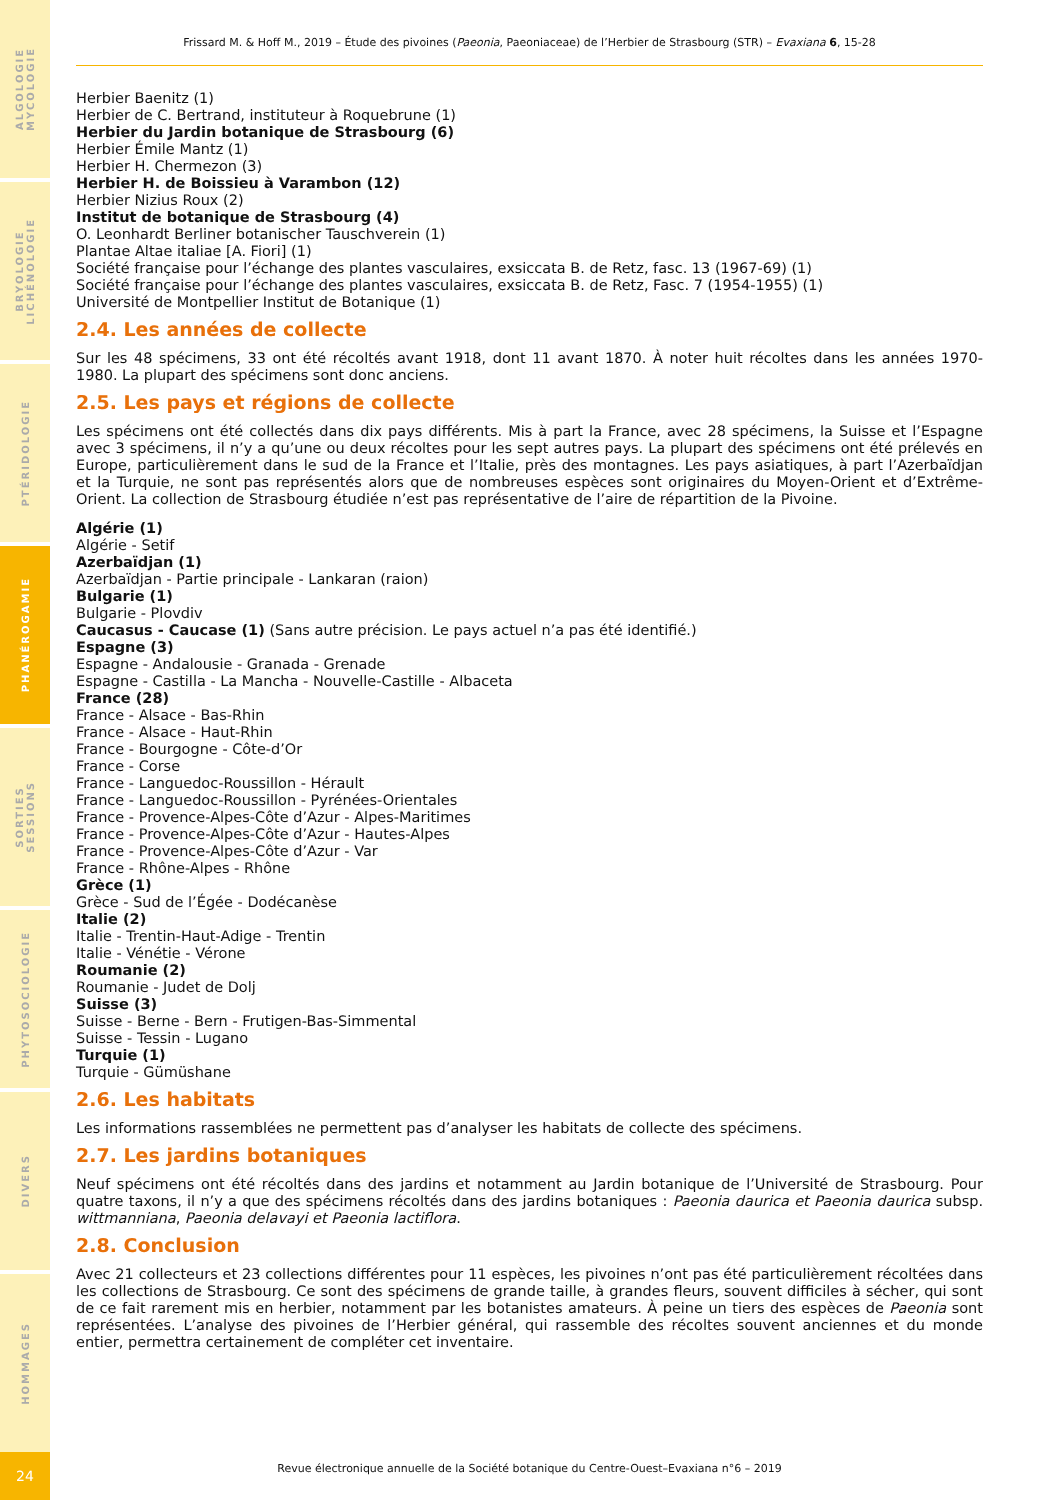ALGOLOGIE
MYCOLOGIE
BRYOLOGIE
LICHÉNOLOGIE
PTÉRIDOLOGIE
PHANÉROGAMIE
SORTIES
SESSIONS
PHYTOSOCIOLOGIE
DIVERS
HOMMAGES
24
Frissard M. & Hoff M., 2019 – Étude des pivoines (Paeonia, Paeoniaceae) de l’Herbier de Strasbourg (STR) – Evaxiana 6, 15-28
Herbier Baenitz (1)
Herbier de C. Bertrand, instituteur à Roquebrune (1)
Herbier du Jardin botanique de Strasbourg (6)
Herbier Émile Mantz (1)
Herbier H. Chermezon (3)
Herbier H. de Boissieu à Varambon (12)
Herbier Nizius Roux (2)
Institut de botanique de Strasbourg (4)
O. Leonhardt Berliner botanischer Tauschverein (1)
Plantae Altae italiae [A. Fiori] (1)
Société française pour l’échange des plantes vasculaires, exsiccata B. de Retz, fasc. 13 (1967-69) (1)
Société française pour l’échange des plantes vasculaires, exsiccata B. de Retz, Fasc. 7 (1954-1955) (1)
Université de Montpellier Institut de Botanique (1)
2.4. Les années de collecte
Sur les 48 spécimens, 33 ont été récoltés avant 1918, dont 11 avant 1870. À noter huit récoltes dans les années 1970-1980. La plupart des spécimens sont donc anciens.
2.5. Les pays et régions de collecte
Les spécimens ont été collectés dans dix pays différents. Mis à part la France, avec 28 spécimens, la Suisse et l’Espagne avec 3 spécimens, il n’y a qu’une ou deux récoltes pour les sept autres pays. La plupart des spécimens ont été prélevés en Europe, particulièrement dans le sud de la France et l’Italie, près des montagnes. Les pays asiatiques, à part l’Azerbaïdjan et la Turquie, ne sont pas représentés alors que de nombreuses espèces sont originaires du Moyen-Orient et d’Extrême-Orient. La collection de Strasbourg étudiée n’est pas représentative de l’aire de répartition de la Pivoine.
Algérie (1)
Algérie - Setif
Azerbaïdjan (1)
Azerbaïdjan - Partie principale - Lankaran (raion)
Bulgarie (1)
Bulgarie - Plovdiv
Caucasus - Caucase (1) (Sans autre précision. Le pays actuel n’a pas été identifié.)
Espagne (3)
Espagne - Andalousie - Granada - Grenade
Espagne - Castilla - La Mancha - Nouvelle-Castille - Albaceta
France (28)
France - Alsace - Bas-Rhin
France - Alsace - Haut-Rhin
France - Bourgogne - Côte-d’Or
France - Corse
France - Languedoc-Roussillon - Hérault
France - Languedoc-Roussillon - Pyrénées-Orientales
France - Provence-Alpes-Côte d’Azur - Alpes-Maritimes
France - Provence-Alpes-Côte d’Azur - Hautes-Alpes
France - Provence-Alpes-Côte d’Azur - Var
France - Rhône-Alpes - Rhône
Grèce (1)
Grèce - Sud de l’Égée - Dodécanèse
Italie (2)
Italie - Trentin-Haut-Adige - Trentin
Italie - Vénétie - Vérone
Roumanie (2)
Roumanie - Judet de Dolj
Suisse (3)
Suisse - Berne - Bern - Frutigen-Bas-Simmental
Suisse - Tessin - Lugano
Turquie (1)
Turquie - Gümüshane
2.6. Les habitats
Les informations rassemblées ne permettent pas d’analyser les habitats de collecte des spécimens.
2.7. Les jardins botaniques
Neuf spécimens ont été récoltés dans des jardins et notamment au Jardin botanique de l’Université de Strasbourg. Pour quatre taxons, il n’y a que des spécimens récoltés dans des jardins botaniques : Paeonia daurica et Paeonia daurica subsp. wittmanniana, Paeonia delavayi et Paeonia lactiflora.
2.8. Conclusion
Avec 21 collecteurs et 23 collections différentes pour 11 espèces, les pivoines n’ont pas été particulièrement récoltées dans les collections de Strasbourg. Ce sont des spécimens de grande taille, à grandes fleurs, souvent difficiles à sécher, qui sont de ce fait rarement mis en herbier, notamment par les botanistes amateurs. À peine un tiers des espèces de Paeonia sont représentées. L’analyse des pivoines de l’Herbier général, qui rassemble des récoltes souvent anciennes et du monde entier, permettra certainement de compléter cet inventaire.
Revue électronique annuelle de la Société botanique du Centre-Ouest–Evaxiana n°6 – 2019